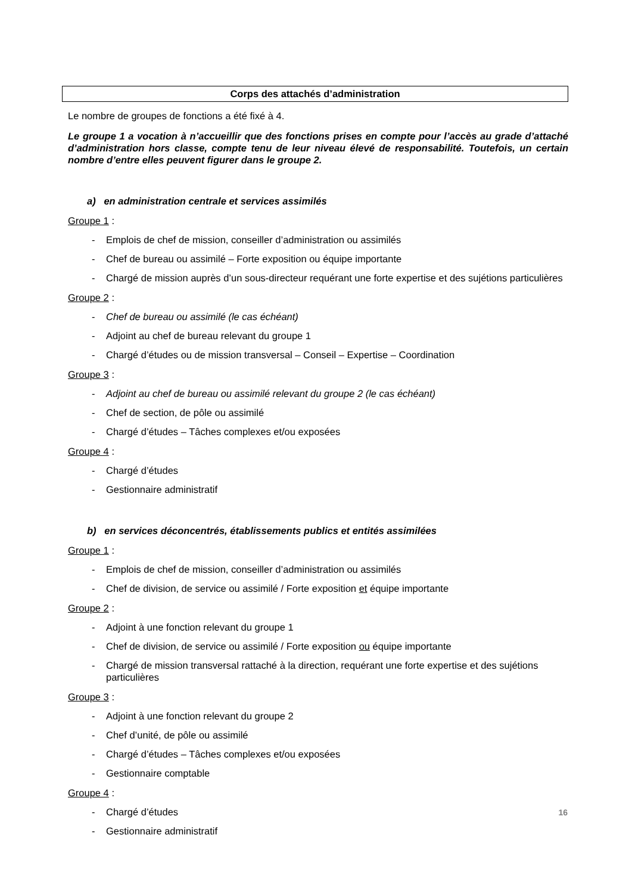Corps des attachés d’administration
Le nombre de groupes de fonctions a été fixé à 4.
Le groupe 1 a vocation à n’accueillir que des fonctions prises en compte pour l’accès au grade d’attaché d’administration hors classe, compte tenu de leur niveau élevé de responsabilité. Toutefois, un certain nombre d’entre elles peuvent figurer dans le groupe 2.
a) en administration centrale et services assimilés
Groupe 1 :
- Emplois de chef de mission, conseiller d’administration ou assimilés
- Chef de bureau ou assimilé – Forte exposition ou équipe importante
- Chargé de mission auprès d’un sous-directeur requérant une forte expertise et des sujétions particulières
Groupe 2 :
- Chef de bureau ou assimilé (le cas échéant)
- Adjoint au chef de bureau relevant du groupe 1
- Chargé d’études ou de mission transversal – Conseil – Expertise – Coordination
Groupe 3 :
- Adjoint au chef de bureau ou assimilé relevant du groupe 2 (le cas échéant)
- Chef de section, de pôle ou assimilé
- Chargé d’études – Tâches complexes et/ou exposées
Groupe 4 :
- Chargé d’études
- Gestionnaire administratif
b) en services déconcentrés, établissements publics et entités assimilées
Groupe 1 :
- Emplois de chef de mission, conseiller d’administration ou assimilés
- Chef de division, de service ou assimilé / Forte exposition et équipe importante
Groupe 2 :
- Adjoint à une fonction relevant du groupe 1
- Chef de division, de service ou assimilé / Forte exposition ou équipe importante
- Chargé de mission transversal rattaché à la direction, requérant une forte expertise et des sujétions particulières
Groupe 3 :
- Adjoint à une fonction relevant du groupe 2
- Chef d’unité, de pôle ou assimilé
- Chargé d’études – Tâches complexes et/ou exposées
- Gestionnaire comptable
Groupe 4 :
- Chargé d’études
- Gestionnaire administratif
16